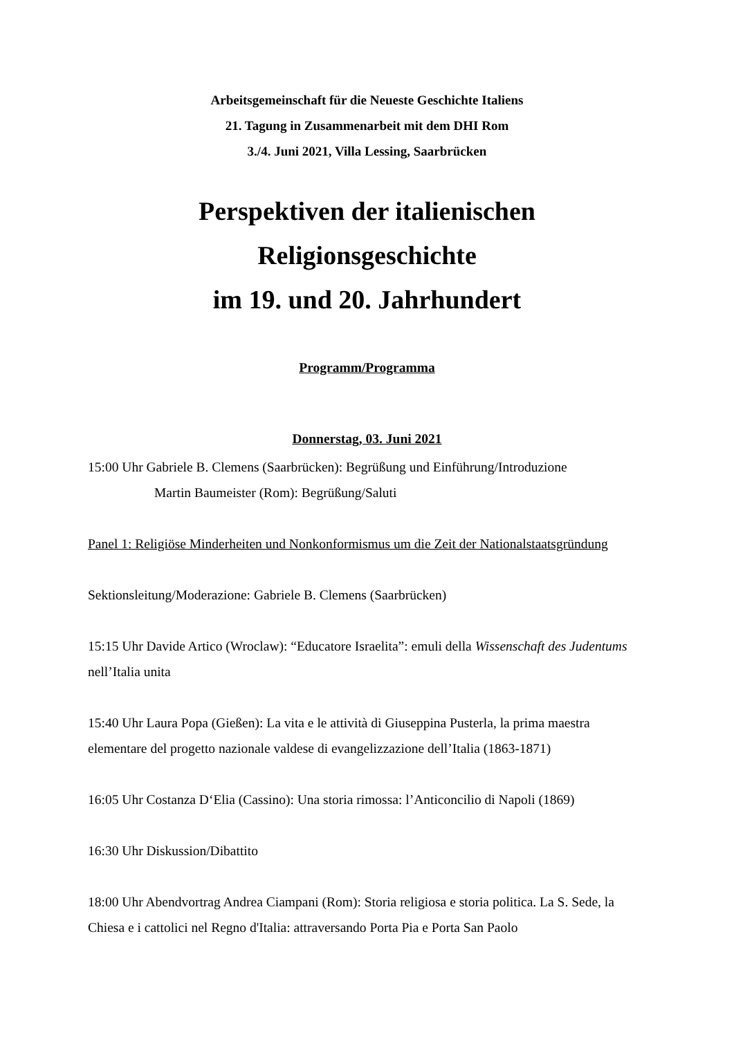Arbeitsgemeinschaft für die Neueste Geschichte Italiens
21. Tagung in Zusammenarbeit mit dem DHI Rom
3./4. Juni 2021, Villa Lessing, Saarbrücken
Perspektiven der italienischen Religionsgeschichte
im 19. und 20. Jahrhundert
Programm/Programma
Donnerstag, 03. Juni 2021
15:00 Uhr Gabriele B. Clemens (Saarbrücken): Begrüßung und Einführung/Introduzione
Martin Baumeister (Rom): Begrüßung/Saluti
Panel 1: Religiöse Minderheiten und Nonkonformismus um die Zeit der Nationalstaatsgründung
Sektionsleitung/Moderazione: Gabriele B. Clemens (Saarbrücken)
15:15 Uhr Davide Artico (Wroclaw): “Educatore Israelita”: emuli della Wissenschaft des Judentums nell’Italia unita
15:40 Uhr Laura Popa (Gießen): La vita e le attività di Giuseppina Pusterla, la prima maestra elementare del progetto nazionale valdese di evangelizzazione dell’Italia (1863-1871)
16:05 Uhr Costanza D‘Elia (Cassino): Una storia rimossa: l’Anticoncilio di Napoli (1869)
16:30 Uhr Diskussion/Dibattito
18:00 Uhr Abendvortrag Andrea Ciampani (Rom): Storia religiosa e storia politica. La S. Sede, la Chiesa e i cattolici nel Regno d'Italia: attraversando Porta Pia e Porta San Paolo